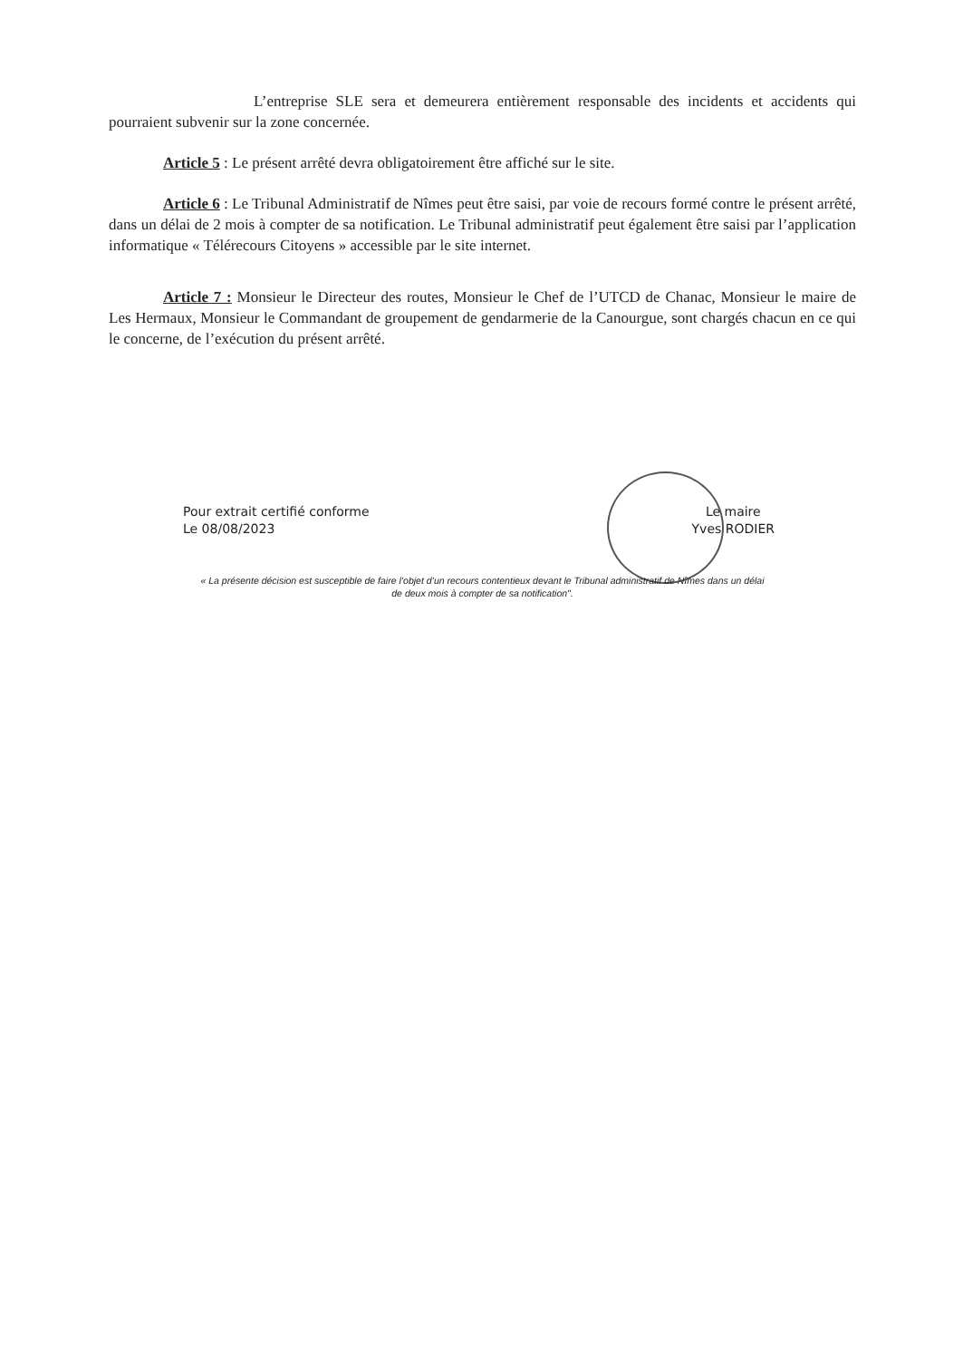L’entreprise SLE sera et demeurera entièrement responsable des incidents et accidents qui pourraient subvenir sur la zone concernée.
Article 5 : Le présent arrêté devra obligatoirement être affiché sur le site.
Article 6 : Le Tribunal Administratif de Nîmes peut être saisi, par voie de recours formé contre le présent arrêté, dans un délai de 2 mois à compter de sa notification. Le Tribunal administratif peut également être saisi par l’application informatique « Télérecours Citoyens » accessible par le site internet.
Article 7 : Monsieur le Directeur des routes, Monsieur le Chef de l’UTCD de Chanac, Monsieur le maire de Les Hermaux, Monsieur le Commandant de groupement de gendarmerie de la Canourgue, sont chargés chacun en ce qui le concerne, de l’exécution du présent arrêté.
Pour extrait certifié conforme
Le 08/08/2023
Le maire
Yves RODIER
« La présente décision est susceptible de faire l’objet d’un recours contentieux devant le Tribunal administratif de Nîmes dans un délai
de deux mois à compter de sa notification".